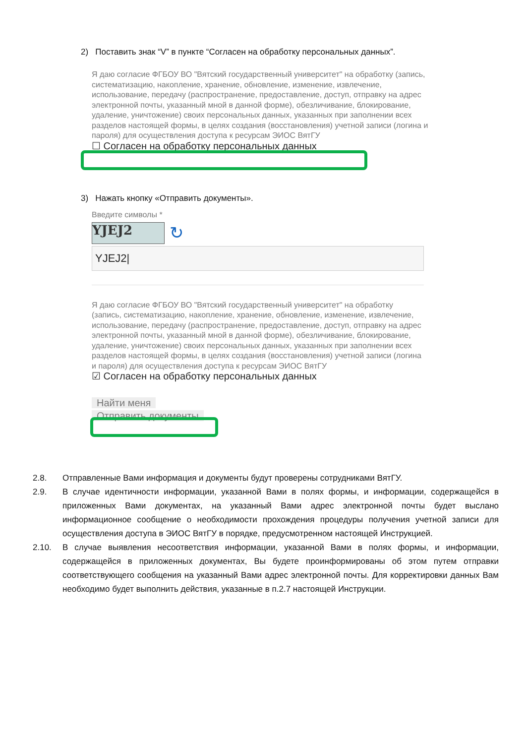2) Поставить знак “V” в пункте “Согласен на обработку персональных данных”.
Я даю согласие ФГБОУ ВО "Вятский государственный университет" на обработку (запись, систематизацию, накопление, хранение, обновление, изменение, извлечение, использование, передачу (распространение, предоставление, доступ, отправку на адрес электронной почты, указанный мной в данной форме), обезличивание, блокирование, удаление, уничтожение) своих персональных данных, указанных при заполнении всех разделов настоящей формы, в целях создания (восстановления) учетной записи (логина и пароля) для осуществления доступа к ресурсам ЭИОС ВятГУ
☐ Согласен на обработку персональных данных
3) Нажать кнопку «Отправить документы».
Введите символы *
YJEJ2
↻
YJEJ2|
Я даю согласие ФГБОУ ВО "Вятский государственный университет" на обработку (запись, систематизацию, накопление, хранение, обновление, изменение, извлечение, использование, передачу (распространение, предоставление, доступ, отправку на адрес электронной почты, указанный мной в данной форме), обезличивание, блокирование, удаление, уничтожение) своих персональных данных, указанных при заполнении всех разделов настоящей формы, в целях создания (восстановления) учетной записи (логина и пароля) для осуществления доступа к ресурсам ЭИОС ВятГУ
☑ Согласен на обработку персональных данных
Найти меня
Отправить документы
2.8. Отправленные Вами информация и документы будут проверены сотрудниками ВятГУ.
2.9. В случае идентичности информации, указанной Вами в полях формы, и информации, содержащейся в приложенных Вами документах, на указанный Вами адрес электронной почты будет выслано информационное сообщение о необходимости прохождения процедуры получения учетной записи для осуществления доступа в ЭИОС ВятГУ в порядке, предусмотренном настоящей Инструкцией.
2.10. В случае выявления несоответствия информации, указанной Вами в полях формы, и информации, содержащейся в приложенных документах, Вы будете проинформированы об этом путем отправки соответствующего сообщения на указанный Вами адрес электронной почты. Для корректировки данных Вам необходимо будет выполнить действия, указанные в п.2.7 настоящей Инструкции.